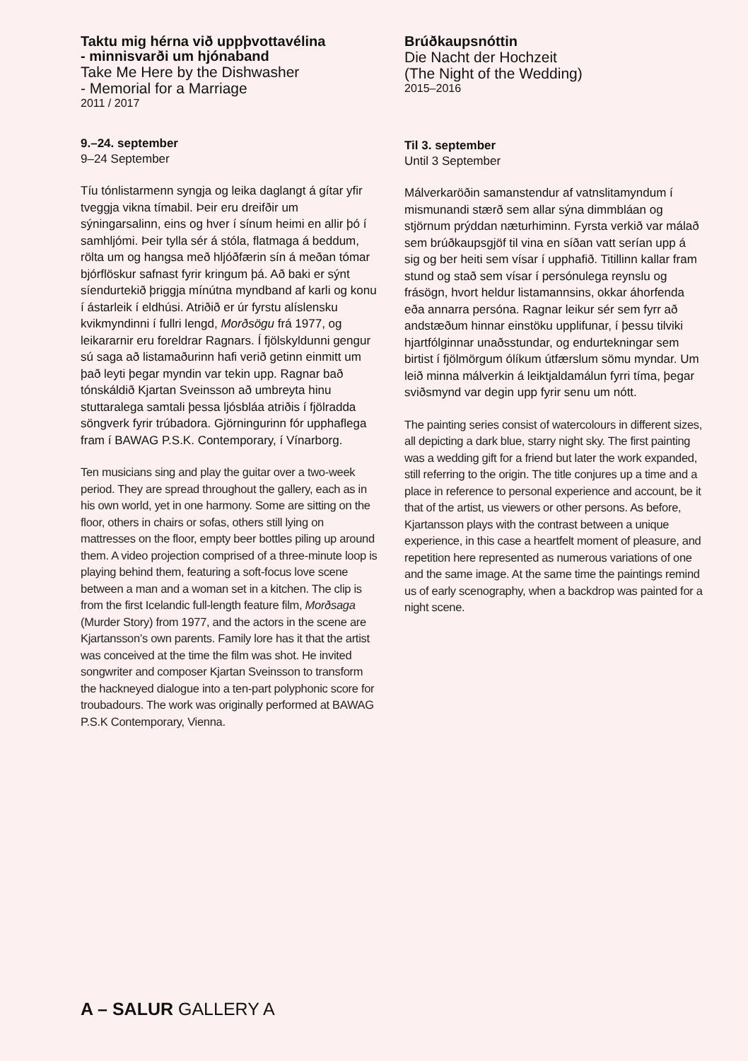Taktu mig hérna við uppþvottavélina
- minnisvarði um hjónaband
Take Me Here by the Dishwasher
- Memorial for a Marriage
2011 / 2017
9.–24. september
9–24 September
Tíu tónlistarmenn syngja og leika daglangt á gítar yfir tveggja vikna tímabil. Þeir eru dreifðir um sýningarsalinn, eins og hver í sínum heimi en allir þó í samhljómi. Þeir tylla sér á stóla, flatmaga á beddum, rölta um og hangsa með hljóðfærin sín á meðan tómar bjórflöskur safnast fyrir kringum þá. Að baki er sýnt síendurtekið þriggja mínútna myndband af karli og konu í ástarleik í eldhúsi. Atriðið er úr fyrstu alíslensku kvikmyndinni í fullri lengd, Morðsögu frá 1977, og leikararnir eru foreldrar Ragnars. Í fjölskyldunni gengur sú saga að listamaðurinn hafi verið getinn einmitt um það leyti þegar myndin var tekin upp. Ragnar bað tónskáldið Kjartan Sveinsson að umbreyta hinu stuttaralega samtali þessa ljósbláa atriðis í fjölradda söngverk fyrir trúbadora. Gjörningurinn fór upphaflega fram í BAWAG P.S.K. Contemporary, í Vínarborg.
Ten musicians sing and play the guitar over a two-week period. They are spread throughout the gallery, each as in his own world, yet in one harmony. Some are sitting on the floor, others in chairs or sofas, others still lying on mattresses on the floor, empty beer bottles piling up around them. A video projection comprised of a three-minute loop is playing behind them, featuring a soft-focus love scene between a man and a woman set in a kitchen. The clip is from the first Icelandic full-length feature film, Morðsaga (Murder Story) from 1977, and the actors in the scene are Kjartansson’s own parents. Family lore has it that the artist was conceived at the time the film was shot. He invited songwriter and composer Kjartan Sveinsson to transform the hackneyed dialogue into a ten-part polyphonic score for troubadours. The work was originally performed at BAWAG P.S.K Contemporary, Vienna.
Brúðkaupsnóttin
Die Nacht der Hochzeit
(The Night of the Wedding)
2015–2016
Til 3. september
Until 3 September
Málverkaröðin samanstendur af vatnslitamyndum í mismunandi stærð sem allar sýna dimmbláan og stjörnum prýddan næturhiminn. Fyrsta verkið var málað sem brúðkaupsgjöf til vina en síðan vatt serían upp á sig og ber heiti sem vísar í upphafið. Titillinn kallar fram stund og stað sem vísar í persónulega reynslu og frásögn, hvort heldur listamannsins, okkar áhorfenda eða annarra persóna. Ragnar leikur sér sem fyrr að andstæðum hinnar einstöku upplifunar, í þessu tilviki hjartfólginnar unaðsstundar, og endurtekningar sem birtist í fjölmörgum ólíkum útfærslum sömu myndar. Um leið minna málverkin á leiktjaldamálun fyrri tíma, þegar sviðsmynd var degin upp fyrir senu um nótt.
The painting series consist of watercolours in different sizes, all depicting a dark blue, starry night sky. The first painting was a wedding gift for a friend but later the work expanded, still referring to the origin. The title conjures up a time and a place in reference to personal experience and account, be it that of the artist, us viewers or other persons. As before, Kjartansson plays with the contrast between a unique experience, in this case a heartfelt moment of pleasure, and repetition here represented as numerous variations of one and the same image. At the same time the paintings remind us of early scenography, when a backdrop was painted for a night scene.
A – SALUR GALLERY A